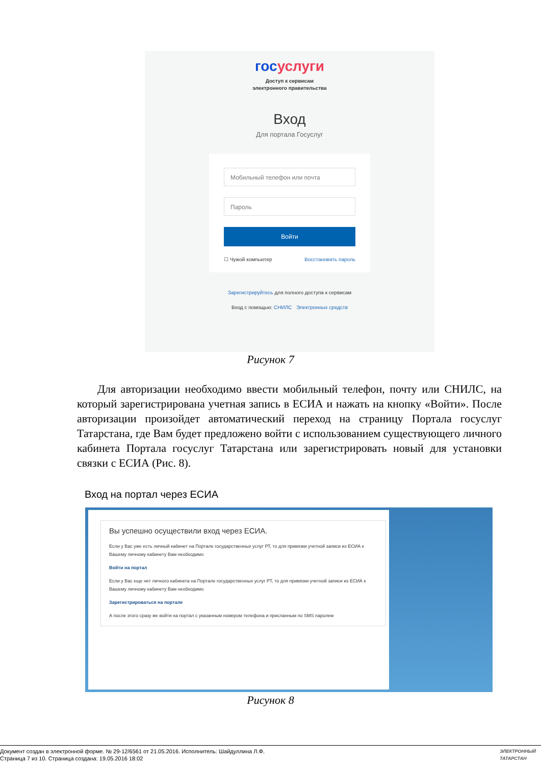госуслуги
Доступ к сервисам
электронного правительства
Вход
Для портала Госуслуг
Мобильный телефон или почта
Пароль
Войти
☐ Чужой компьютер Восстановить пароль
Зарегистрируйтесь для полного доступа к сервисам
Вход с помощью: СНИЛС Электронных средств
Рисунок 7
Для авторизации необходимо ввести мобильный телефон, почту или СНИЛС, на который зарегистрирована учетная запись в ЕСИА и нажать на кнопку «Войти». После авторизации произойдет автоматический переход на страницу Портала госуслуг Татарстана, где Вам будет предложено войти с использованием существующего личного кабинета Портала госуслуг Татарстана или зарегистрировать новый для установки связки с ЕСИА (Рис. 8).
Вход на портал через ЕСИА
Вы успешно осуществили вход через ЕСИА.
Если у Вас уже есть личный кабинет на Портале государственных услуг РТ, то для привязки учетной записи из ЕСИА к Вашему личному кабинету Вам необходимо
Войти на портал
Если у Вас еще нет личного кабинета на Портале государственных услуг РТ, то для привязки учетной записи из ЕСИА к Вашему личному кабинету Вам необходимо
Зарегистрироваться на портале
А после этого сразу же войти на портал с указанным номером телефона и присланным по SMS паролем
Рисунок 8
Документ создан в электронной форме. № 29-12/6561 от 21.05.2016. Исполнитель: Шайдуллина Л.Ф.
Страница 7 из 10. Страница создана: 19.05.2016 18:02
ЭЛЕКТРОННЫЙ
ТАТАРСТАН